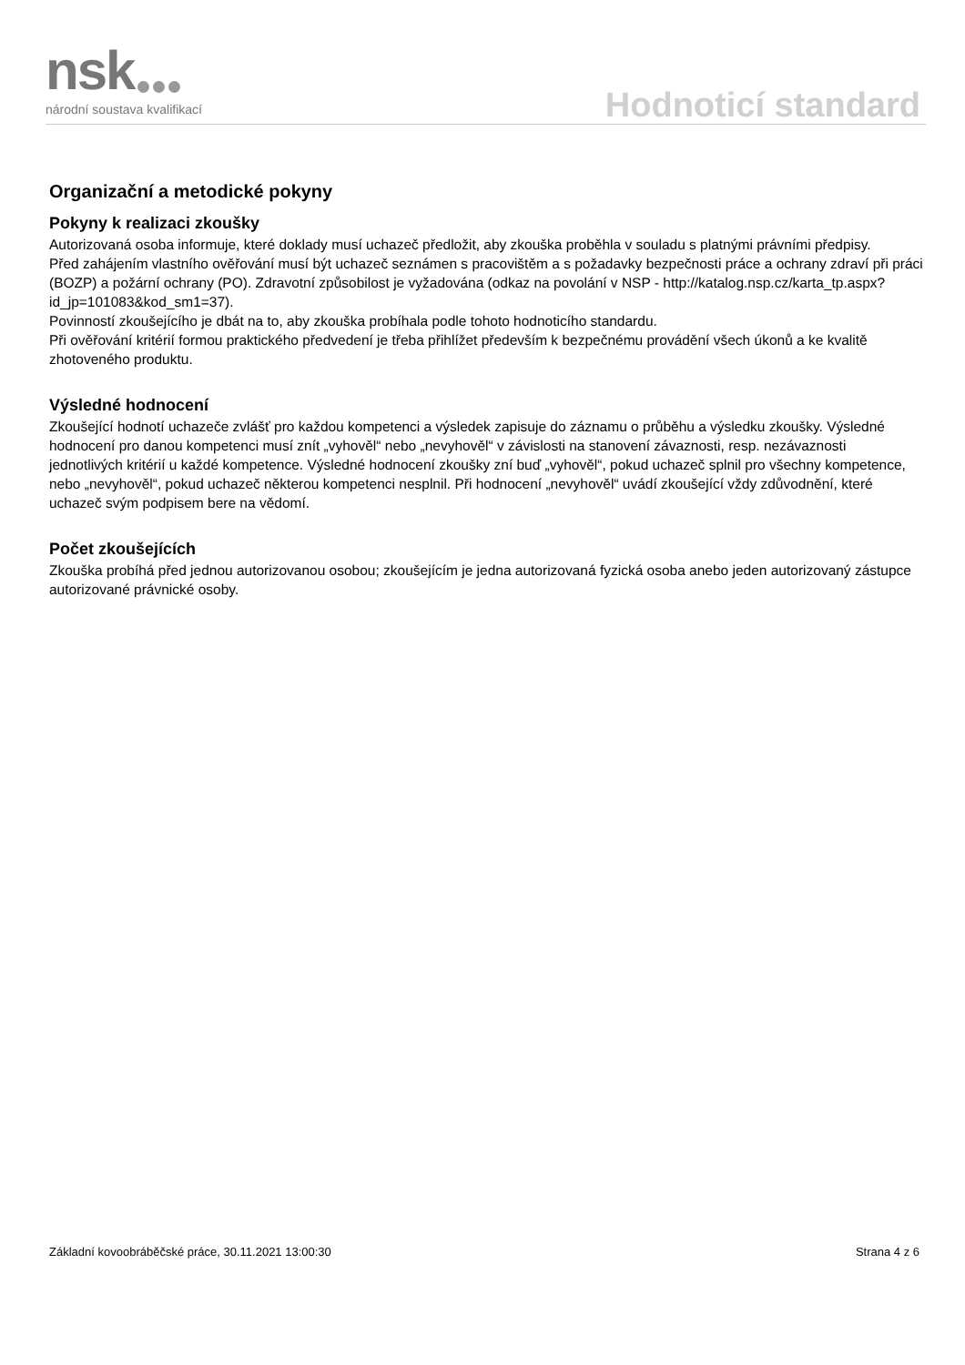nsk národní soustava kvalifikací Hodnoticí standard
Organizační a metodické pokyny
Pokyny k realizaci zkoušky
Autorizovaná osoba informuje, které doklady musí uchazeč předložit, aby zkouška proběhla v souladu s platnými právními předpisy.
Před zahájením vlastního ověřování musí být uchazeč seznámen s pracovištěm a s požadavky bezpečnosti práce a ochrany zdraví při práci (BOZP) a požární ochrany (PO). Zdravotní způsobilost je vyžadována (odkaz na povolání v NSP - http://katalog.nsp.cz/karta_tp.aspx?id_jp=101083&kod_sm1=37).
Povinností zkoušejícího je dbát na to, aby zkouška probíhala podle tohoto hodnoticího standardu.
Při ověřování kritérií formou praktického předvedení je třeba přihlížet především k bezpečnému provádění všech úkonů a ke kvalitě zhotoveného produktu.
Výsledné hodnocení
Zkoušející hodnotí uchazeče zvlášť pro každou kompetenci a výsledek zapisuje do záznamu o průběhu a výsledku zkoušky. Výsledné hodnocení pro danou kompetenci musí znít „vyhověl“ nebo „nevyhověl“ v závislosti na stanovení závaznosti, resp. nezávaznosti jednotlivých kritérií u každé kompetence. Výsledné hodnocení zkoušky zní buď „vyhověl“, pokud uchazeč splnil pro všechny kompetence, nebo „nevyhověl“, pokud uchazeč některou kompetenci nesplnil. Při hodnocení „nevyhověl“ uvádí zkoušející vždy zdůvodnění, které uchazeč svým podpisem bere na vědomí.
Počet zkoušejících
Zkouška probíhá před jednou autorizovanou osobou; zkoušejícím je jedna autorizovaná fyzická osoba anebo jeden autorizovaný zástupce autorizované právnické osoby.
Základní kovoobráběčské práce, 30.11.2021 13:00:30 Strana 4 z 6